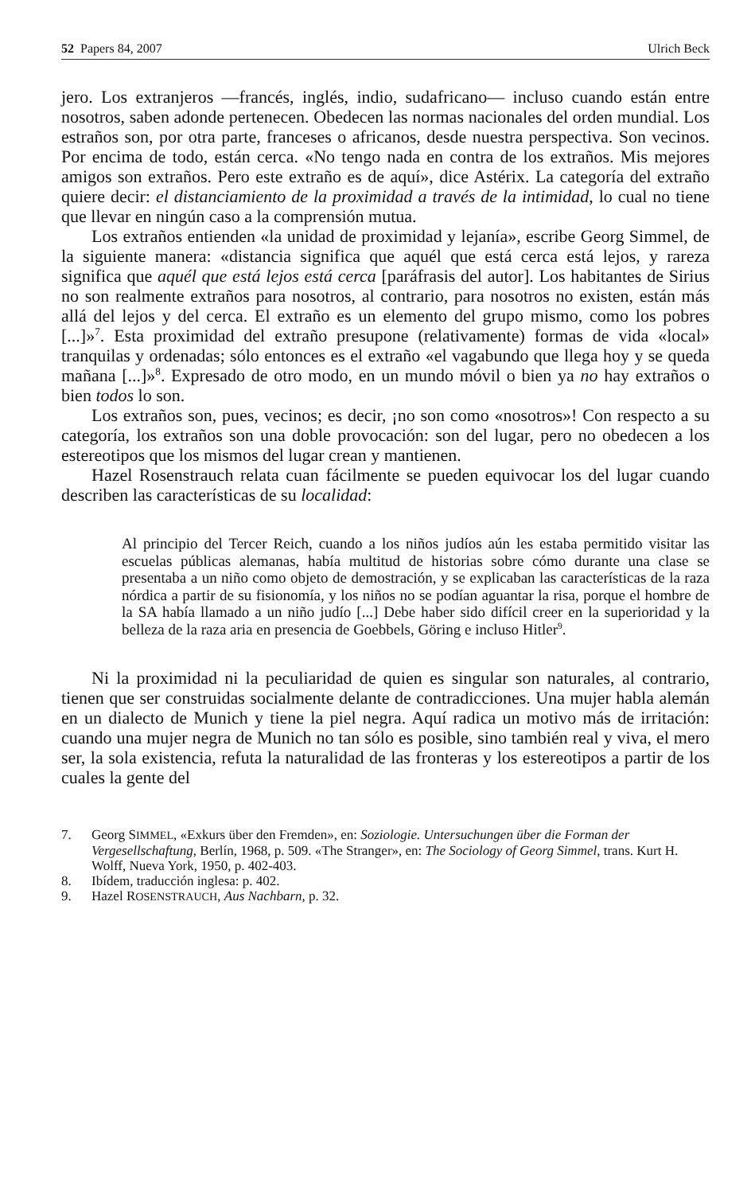52 Papers 84, 2007 Ulrich Beck
jero. Los extranjeros —francés, inglés, indio, sudafricano— incluso cuando están entre nosotros, saben adonde pertenecen. Obedecen las normas nacionales del orden mundial. Los estraños son, por otra parte, franceses o africanos, desde nuestra perspectiva. Son vecinos. Por encima de todo, están cerca. «No tengo nada en contra de los extraños. Mis mejores amigos son extraños. Pero este extraño es de aquí», dice Astérix. La categoría del extraño quiere decir: el distanciamiento de la proximidad a través de la intimidad, lo cual no tiene que llevar en ningún caso a la comprensión mutua.
Los extraños entienden «la unidad de proximidad y lejanía», escribe Georg Simmel, de la siguiente manera: «distancia significa que aquél que está cerca está lejos, y rareza significa que aquél que está lejos está cerca [paráfrasis del autor]. Los habitantes de Sirius no son realmente extraños para nosotros, al contrario, para nosotros no existen, están más allá del lejos y del cerca. El extraño es un elemento del grupo mismo, como los pobres [...]»<sup>7</sup>. Esta proximidad del extraño presupone (relativamente) formas de vida «local» tranquilas y ordenadas; sólo entonces es el extraño «el vagabundo que llega hoy y se queda mañana [...]»<sup>8</sup>. Expresado de otro modo, en un mundo móvil o bien ya no hay extraños o bien todos lo son.
Los extraños son, pues, vecinos; es decir, ¡no son como «nosotros»! Con respecto a su categoría, los extraños son una doble provocación: son del lugar, pero no obedecen a los estereotipos que los mismos del lugar crean y mantienen.
Hazel Rosenstrauch relata cuan fácilmente se pueden equivocar los del lugar cuando describen las características de su localidad:
Al principio del Tercer Reich, cuando a los niños judíos aún les estaba permitido visitar las escuelas públicas alemanas, había multitud de historias sobre cómo durante una clase se presentaba a un niño como objeto de demostración, y se explicaban las características de la raza nórdica a partir de su fisionomía, y los niños no se podían aguantar la risa, porque el hombre de la SA había llamado a un niño judío [...] Debe haber sido difícil creer en la superioridad y la belleza de la raza aria en presencia de Goebbels, Göring e incluso Hitler<sup>9</sup>.
Ni la proximidad ni la peculiaridad de quien es singular son naturales, al contrario, tienen que ser construidas socialmente delante de contradicciones. Una mujer habla alemán en un dialecto de Munich y tiene la piel negra. Aquí radica un motivo más de irritación: cuando una mujer negra de Munich no tan sólo es posible, sino también real y viva, el mero ser, la sola existencia, refuta la naturalidad de las fronteras y los estereotipos a partir de los cuales la gente del
7. Georg SIMMEL, «Exkurs über den Fremden», en: Soziologie. Untersuchungen über die Forman der Vergesellschaftung, Berlín, 1968, p. 509. «The Stranger», en: The Sociology of Georg Simmel, trans. Kurt H. Wolff, Nueva York, 1950, p. 402-403.
8. Ibídem, traducción inglesa: p. 402.
9. Hazel ROSENSTRAUCH, Aus Nachbarn, p. 32.